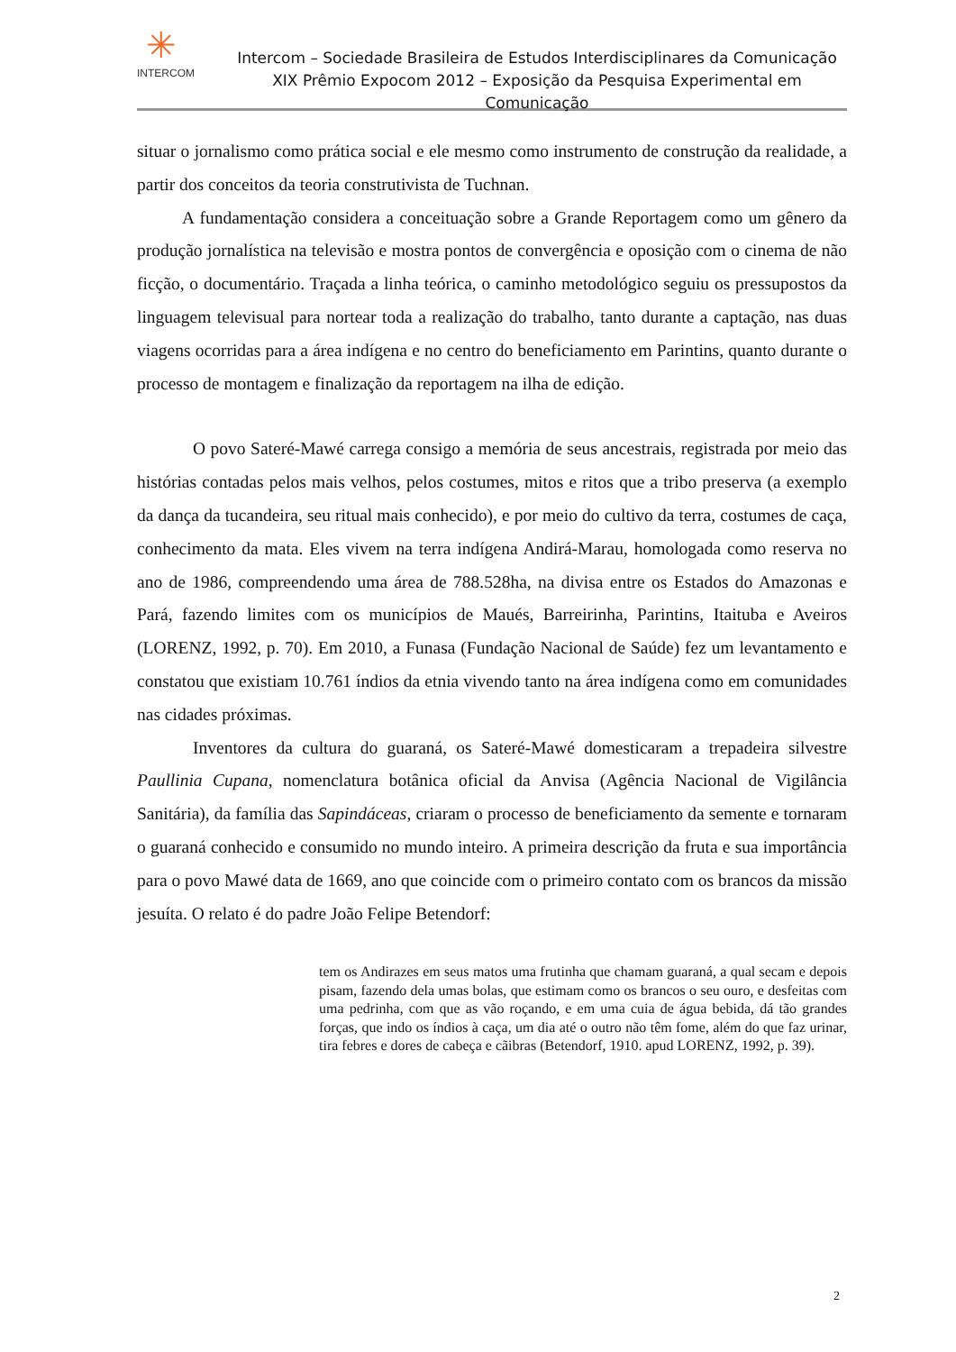✳
INTERCOM
Intercom – Sociedade Brasileira de Estudos Interdisciplinares da Comunicação
XIX Prêmio Expocom 2012 – Exposição da Pesquisa Experimental em Comunicação
situar o jornalismo como prática social e ele mesmo como instrumento de construção da realidade, a partir dos conceitos da teoria construtivista de Tuchnan.
A fundamentação considera a conceituação sobre a Grande Reportagem como um gênero da produção jornalística na televisão e mostra pontos de convergência e oposição com o cinema de não ficção, o documentário. Traçada a linha teórica, o caminho metodológico seguiu os pressupostos da linguagem televisual para nortear toda a realização do trabalho, tanto durante a captação, nas duas viagens ocorridas para a área indígena e no centro do beneficiamento em Parintins, quanto durante o processo de montagem e finalização da reportagem na ilha de edição.
O povo Sateré-Mawé carrega consigo a memória de seus ancestrais, registrada por meio das histórias contadas pelos mais velhos, pelos costumes, mitos e ritos que a tribo preserva (a exemplo da dança da tucandeira, seu ritual mais conhecido), e por meio do cultivo da terra, costumes de caça, conhecimento da mata. Eles vivem na terra indígena Andirá-Marau, homologada como reserva no ano de 1986, compreendendo uma área de 788.528ha, na divisa entre os Estados do Amazonas e Pará, fazendo limites com os municípios de Maués, Barreirinha, Parintins, Itaituba e Aveiros (LORENZ, 1992, p. 70). Em 2010, a Funasa (Fundação Nacional de Saúde) fez um levantamento e constatou que existiam 10.761 índios da etnia vivendo tanto na área indígena como em comunidades nas cidades próximas.
Inventores da cultura do guaraná, os Sateré-Mawé domesticaram a trepadeira silvestre Paullinia Cupana, nomenclatura botânica oficial da Anvisa (Agência Nacional de Vigilância Sanitária), da família das Sapindáceas, criaram o processo de beneficiamento da semente e tornaram o guaraná conhecido e consumido no mundo inteiro. A primeira descrição da fruta e sua importância para o povo Mawé data de 1669, ano que coincide com o primeiro contato com os brancos da missão jesuíta. O relato é do padre João Felipe Betendorf:
tem os Andirazes em seus matos uma frutinha que chamam guaraná, a qual secam e depois pisam, fazendo dela umas bolas, que estimam como os brancos o seu ouro, e desfeitas com uma pedrinha, com que as vão roçando, e em uma cuia de água bebida, dá tão grandes forças, que indo os índios à caça, um dia até o outro não têm fome, além do que faz urinar, tira febres e dores de cabeça e cãibras (Betendorf, 1910. apud LORENZ, 1992, p. 39).
2